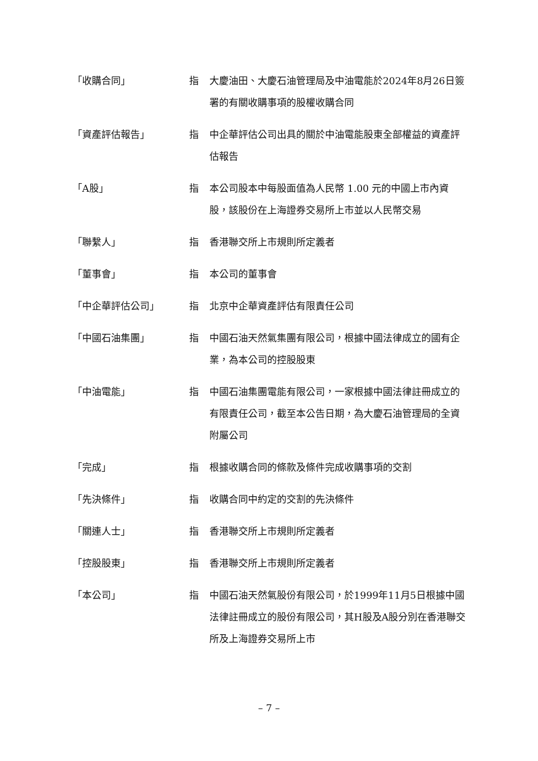「收購合同」 指 大慶油田、大慶石油管理局及中油電能於2024年8月26日簽署的有關收購事項的股權收購合同
「資產評估報告」 指 中企華評估公司出具的關於中油電能股東全部權益的資產評估報告
「A股」 指 本公司股本中每股面值為人民幣 1.00 元的中國上市內資股，該股份在上海證券交易所上市並以人民幣交易
「聯繫人」 指 香港聯交所上市規則所定義者
「董事會」 指 本公司的董事會
「中企華評估公司」 指 北京中企華資產評估有限責任公司
「中國石油集團」 指 中國石油天然氣集團有限公司，根據中國法律成立的國有企業，為本公司的控股股東
「中油電能」 指 中國石油集團電能有限公司，一家根據中國法律註冊成立的有限責任公司，截至本公告日期，為大慶石油管理局的全資附屬公司
「完成」 指 根據收購合同的條款及條件完成收購事項的交割
「先決條件」 指 收購合同中約定的交割的先決條件
「關連人士」 指 香港聯交所上市規則所定義者
「控股股東」 指 香港聯交所上市規則所定義者
「本公司」 指 中國石油天然氣股份有限公司，於1999年11月5日根據中國法律註冊成立的股份有限公司，其H股及A股分別在香港聯交所及上海證券交易所上市
– 7 –